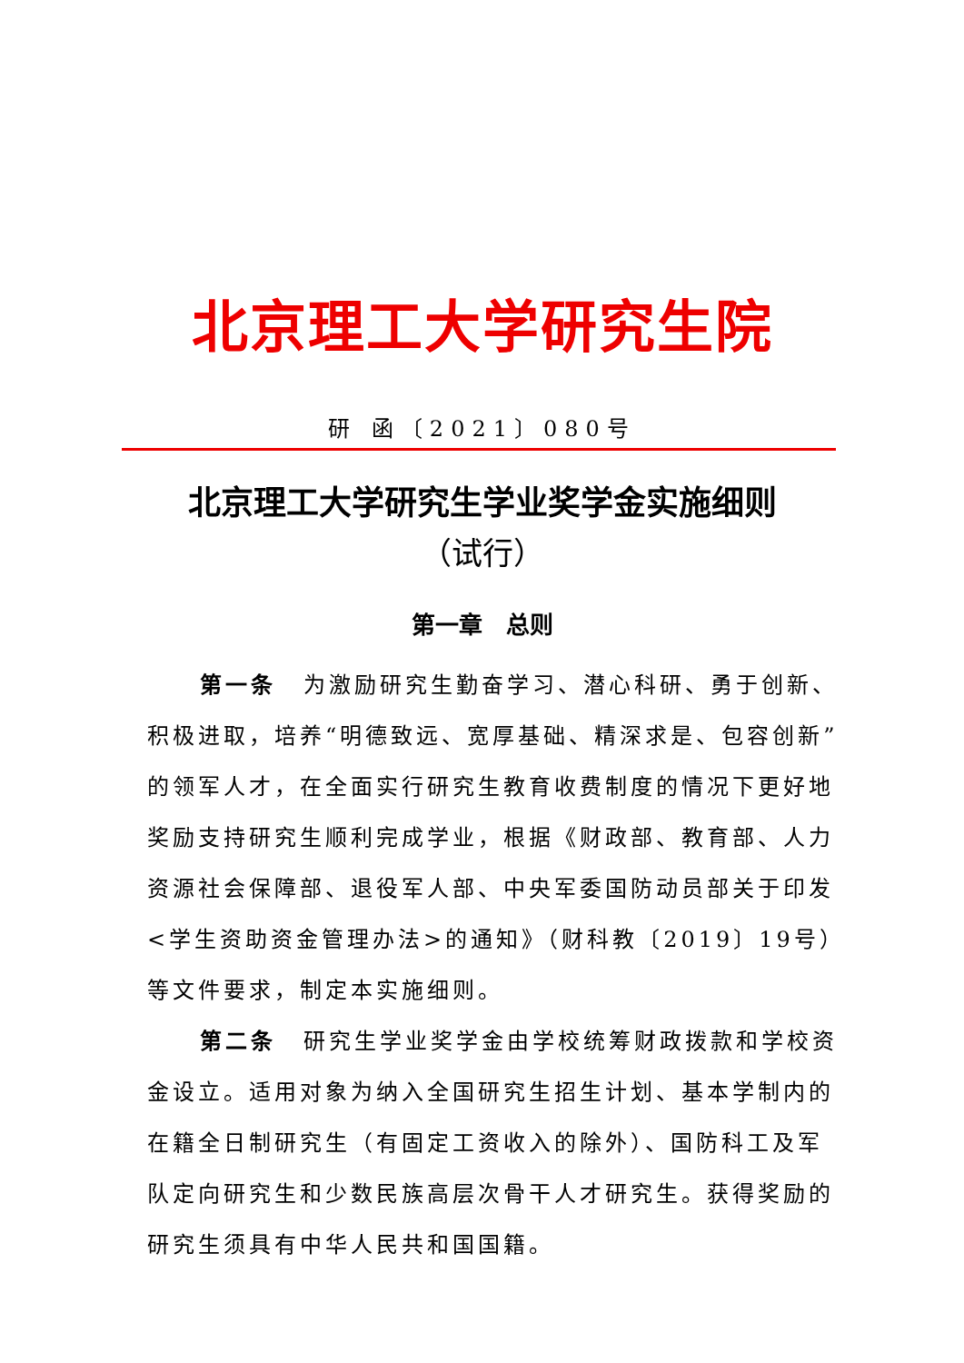北京理工大学研究生院
研 函〔2021〕080号
北京理工大学研究生学业奖学金实施细则
（试行）
第一章　总则
第一条 为激励研究生勤奋学习、潜心科研、勇于创新、积极进取，培养“明德致远、宽厚基础、精深求是、包容创新”的领军人才，在全面实行研究生教育收费制度的情况下更好地奖励支持研究生顺利完成学业，根据《财政部、教育部、人力资源社会保障部、退役军人部、中央军委国防动员部关于印发<学生资助资金管理办法>的通知》（财科教〔2019〕19号）等文件要求，制定本实施细则。
第二条 研究生学业奖学金由学校统筹财政拨款和学校资金设立。适用对象为纳入全国研究生招生计划、基本学制内的在籍全日制研究生（有固定工资收入的除外）、国防科工及军队定向研究生和少数民族高层次骨干人才研究生。获得奖励的研究生须具有中华人民共和国国籍。